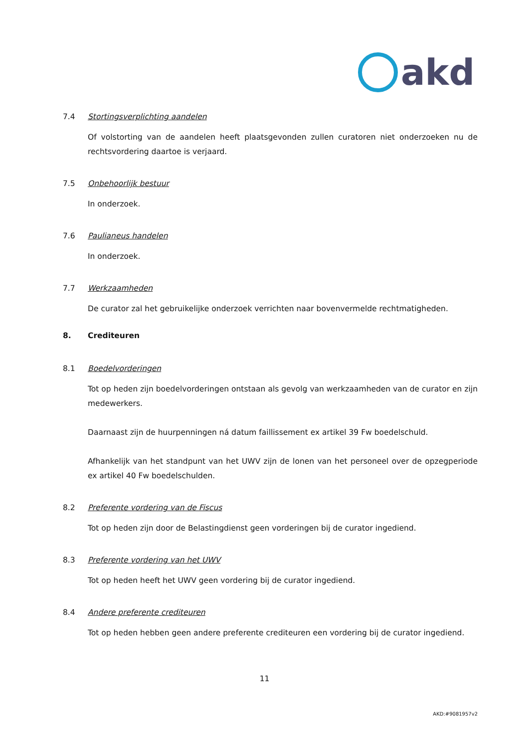akd
7.4 Stortingsverplichting aandelen
Of volstorting van de aandelen heeft plaatsgevonden zullen curatoren niet onderzoeken nu de rechtsvordering daartoe is verjaard.
7.5 Onbehoorlijk bestuur
In onderzoek.
7.6 Paulianeus handelen
In onderzoek.
7.7 Werkzaamheden
De curator zal het gebruikelijke onderzoek verrichten naar bovenvermelde rechtmatigheden.
8. Crediteuren
8.1 Boedelvorderingen
Tot op heden zijn boedelvorderingen ontstaan als gevolg van werkzaamheden van de curator en zijn medewerkers.
Daarnaast zijn de huurpenningen ná datum faillissement ex artikel 39 Fw boedelschuld.
Afhankelijk van het standpunt van het UWV zijn de lonen van het personeel over de opzegperiode ex artikel 40 Fw boedelschulden.
8.2 Preferente vordering van de Fiscus
Tot op heden zijn door de Belastingdienst geen vorderingen bij de curator ingediend.
8.3 Preferente vordering van het UWV
Tot op heden heeft het UWV geen vordering bij de curator ingediend.
8.4 Andere preferente crediteuren
Tot op heden hebben geen andere preferente crediteuren een vordering bij de curator ingediend.
11
AKD:#9081957v2